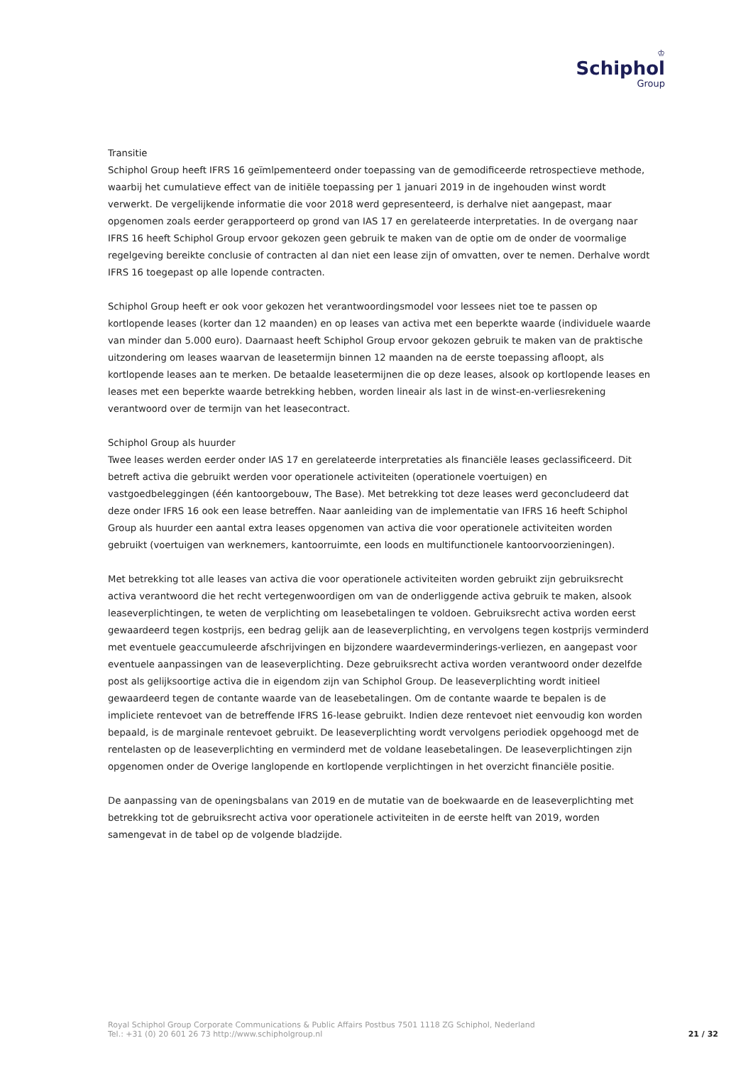♔
Schiphol
Group
Transitie
Schiphol Group heeft IFRS 16 geïmlpementeerd onder toepassing van de gemodificeerde retrospectieve methode, waarbij het cumulatieve effect van de initiële toepassing per 1 januari 2019 in de ingehouden winst wordt verwerkt. De vergelijkende informatie die voor 2018 werd gepresenteerd, is derhalve niet aangepast, maar opgenomen zoals eerder gerapporteerd op grond van IAS 17 en gerelateerde interpretaties. In de overgang naar IFRS 16 heeft Schiphol Group ervoor gekozen geen gebruik te maken van de optie om de onder de voormalige regelgeving bereikte conclusie of contracten al dan niet een lease zijn of omvatten, over te nemen. Derhalve wordt IFRS 16 toegepast op alle lopende contracten.
Schiphol Group heeft er ook voor gekozen het verantwoordingsmodel voor lessees niet toe te passen op kortlopende leases (korter dan 12 maanden) en op leases van activa met een beperkte waarde (individuele waarde van minder dan 5.000 euro). Daarnaast heeft Schiphol Group ervoor gekozen gebruik te maken van de praktische uitzondering om leases waarvan de leasetermijn binnen 12 maanden na de eerste toepassing afloopt, als kortlopende leases aan te merken. De betaalde leasetermijnen die op deze leases, alsook op kortlopende leases en leases met een beperkte waarde betrekking hebben, worden lineair als last in de winst-en-verliesrekening verantwoord over de termijn van het leasecontract.
Schiphol Group als huurder
Twee leases werden eerder onder IAS 17 en gerelateerde interpretaties als financiële leases geclassificeerd. Dit betreft activa die gebruikt werden voor operationele activiteiten (operationele voertuigen) en vastgoedbeleggingen (één kantoorgebouw, The Base). Met betrekking tot deze leases werd geconcludeerd dat deze onder IFRS 16 ook een lease betreffen. Naar aanleiding van de implementatie van IFRS 16 heeft Schiphol Group als huurder een aantal extra leases opgenomen van activa die voor operationele activiteiten worden gebruikt (voertuigen van werknemers, kantoorruimte, een loods en multifunctionele kantoorvoorzieningen).
Met betrekking tot alle leases van activa die voor operationele activiteiten worden gebruikt zijn gebruiksrecht activa verantwoord die het recht vertegenwoordigen om van de onderliggende activa gebruik te maken, alsook leaseverplichtingen, te weten de verplichting om leasebetalingen te voldoen. Gebruiksrecht activa worden eerst gewaardeerd tegen kostprijs, een bedrag gelijk aan de leaseverplichting, en vervolgens tegen kostprijs verminderd met eventuele geaccumuleerde afschrijvingen en bijzondere waardeverminderings-verliezen, en aangepast voor eventuele aanpassingen van de leaseverplichting. Deze gebruiksrecht activa worden verantwoord onder dezelfde post als gelijksoortige activa die in eigendom zijn van Schiphol Group. De leaseverplichting wordt initieel gewaardeerd tegen de contante waarde van de leasebetalingen. Om de contante waarde te bepalen is de impliciete rentevoet van de betreffende IFRS 16-lease gebruikt. Indien deze rentevoet niet eenvoudig kon worden bepaald, is de marginale rentevoet gebruikt. De leaseverplichting wordt vervolgens periodiek opgehoogd met de rentelasten op de leaseverplichting en verminderd met de voldane leasebetalingen. De leaseverplichtingen zijn opgenomen onder de Overige langlopende en kortlopende verplichtingen in het overzicht financiële positie.
De aanpassing van de openingsbalans van 2019 en de mutatie van de boekwaarde en de leaseverplichting met betrekking tot de gebruiksrecht activa voor operationele activiteiten in de eerste helft van 2019, worden samengevat in de tabel op de volgende bladzijde.
Royal Schiphol Group Corporate Communications & Public Affairs Postbus 7501 1118 ZG Schiphol, Nederland
Tel.: +31 (0) 20 601 26 73 http://www.schipholgroup.nl
21 / 32